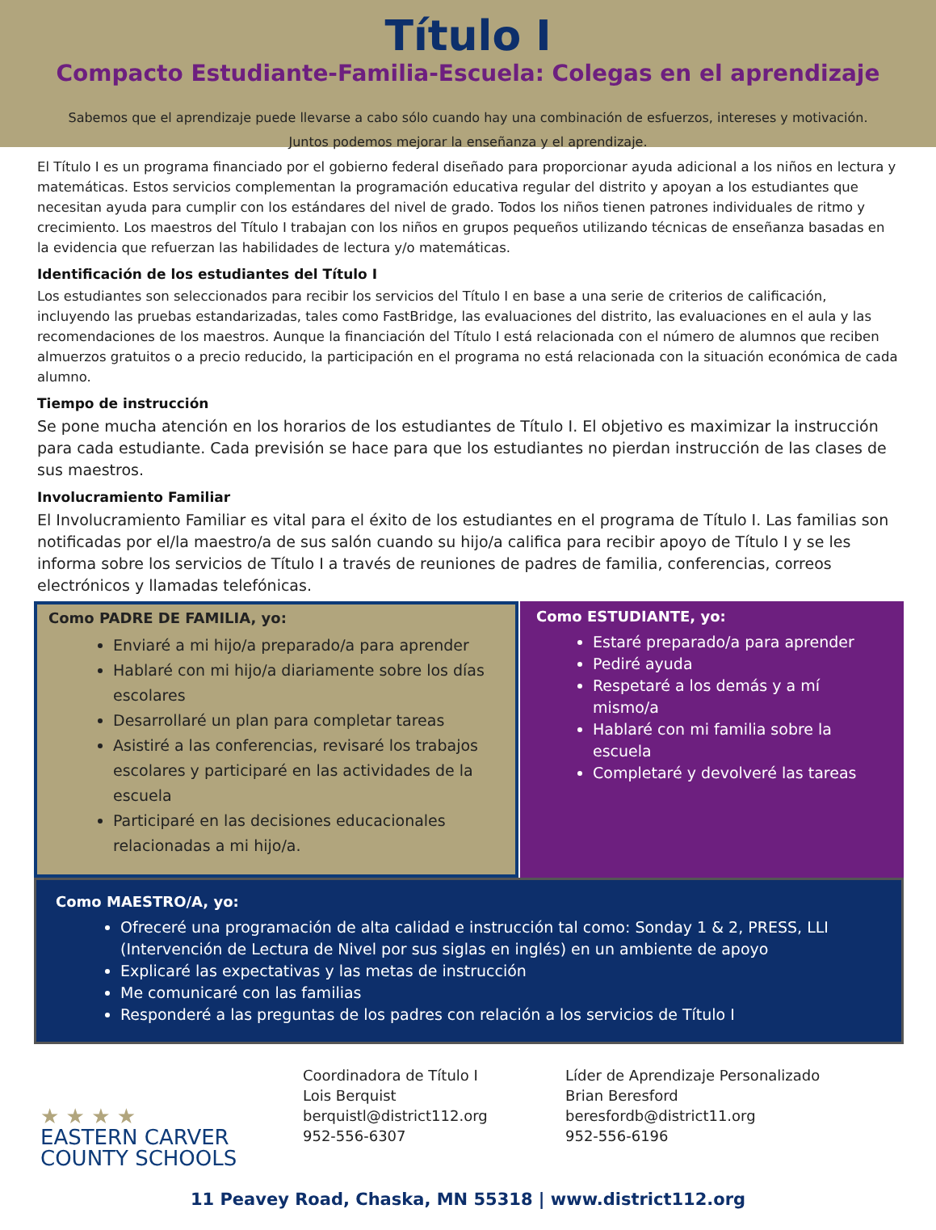Título I
Compacto Estudiante-Familia-Escuela: Colegas en el aprendizaje
Sabemos que el aprendizaje puede llevarse a cabo sólo cuando hay una combinación de esfuerzos, intereses y motivación.
Juntos podemos mejorar la enseñanza y el aprendizaje.
El Título I es un programa financiado por el gobierno federal diseñado para proporcionar ayuda adicional a los niños en lectura y matemáticas. Estos servicios complementan la programación educativa regular del distrito y apoyan a los estudiantes que necesitan ayuda para cumplir con los estándares del nivel de grado. Todos los niños tienen patrones individuales de ritmo y crecimiento. Los maestros del Título I trabajan con los niños en grupos pequeños utilizando técnicas de enseñanza basadas en la evidencia que refuerzan las habilidades de lectura y/o matemáticas.
Identificación de los estudiantes del Título I
Los estudiantes son seleccionados para recibir los servicios del Título I en base a una serie de criterios de calificación, incluyendo las pruebas estandarizadas, tales como FastBridge, las evaluaciones del distrito, las evaluaciones en el aula y las recomendaciones de los maestros. Aunque la financiación del Título I está relacionada con el número de alumnos que reciben almuerzos gratuitos o a precio reducido, la participación en el programa no está relacionada con la situación económica de cada alumno.
Tiempo de instrucción
Se pone mucha atención en los horarios de los estudiantes de Título I. El objetivo es maximizar la instrucción para cada estudiante. Cada previsión se hace para que los estudiantes no pierdan instrucción de las clases de sus maestros.
Involucramiento Familiar
El Involucramiento Familiar es vital para el éxito de los estudiantes en el programa de Título I. Las familias son notificadas por el/la maestro/a de sus salón cuando su hijo/a califica para recibir apoyo de Título I y se les informa sobre los servicios de Título I a través de reuniones de padres de familia, conferencias, correos electrónicos y llamadas telefónicas.
Como PADRE DE FAMILIA, yo:
Enviaré a mi hijo/a preparado/a para aprender
Hablaré con mi hijo/a diariamente sobre los días escolares
Desarrollaré un plan para completar tareas
Asistiré a las conferencias, revisaré los trabajos escolares y participaré en las actividades de la escuela
Participaré en las decisiones educacionales relacionadas a mi hijo/a.
Como ESTUDIANTE, yo:
Estaré preparado/a para aprender
Pediré ayuda
Respetaré a los demás y a mí mismo/a
Hablaré con mi familia sobre la escuela
Completaré y devolveré las tareas
Como MAESTRO/A, yo:
Ofreceré una programación de alta calidad e instrucción tal como: Sonday 1 & 2, PRESS, LLI (Intervención de Lectura de Nivel por sus siglas en inglés) en un ambiente de apoyo
Explicaré las expectativas y las metas de instrucción
Me comunicaré con las familias
Responderé a las preguntas de los padres con relación a los servicios de Título I
★ ★ ★ ★
EASTERN CARVER
COUNTY SCHOOLS
Coordinadora de Título I
Lois Berquist
berquistl@district112.org
952-556-6307
Líder de Aprendizaje Personalizado
Brian Beresford
beresfordb@district11.org
952-556-6196
11 Peavey Road, Chaska, MN 55318 | www.district112.org